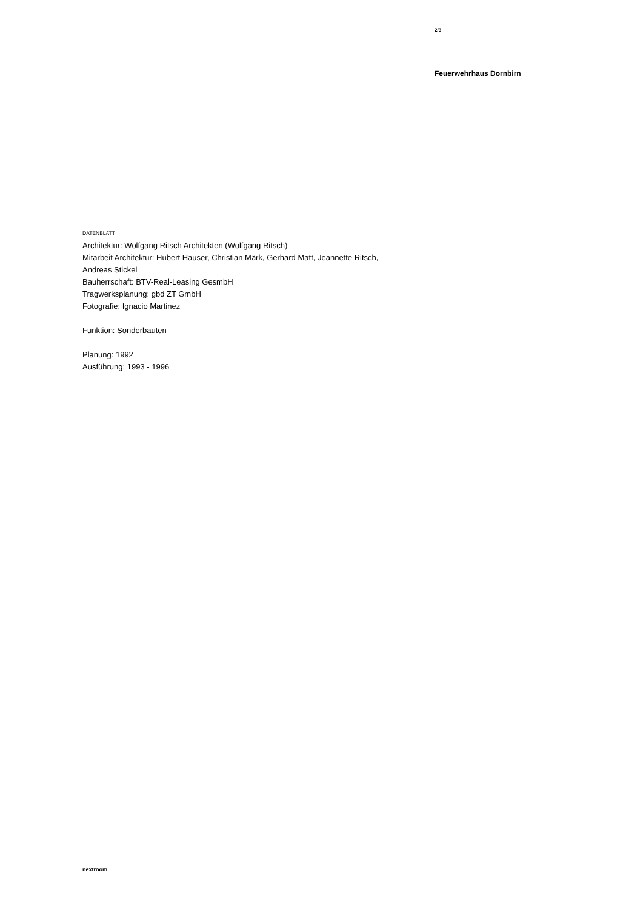2/3
Feuerwehrhaus Dornbirn
DATENBLATT
Architektur: Wolfgang Ritsch Architekten (Wolfgang Ritsch)
Mitarbeit Architektur: Hubert Hauser, Christian Märk, Gerhard Matt, Jeannette Ritsch,
Andreas Stickel
Bauherrschaft: BTV-Real-Leasing GesmbH
Tragwerksplanung: gbd ZT GmbH
Fotografie: Ignacio Martinez
Funktion: Sonderbauten
Planung: 1992
Ausführung: 1993 - 1996
nextroom